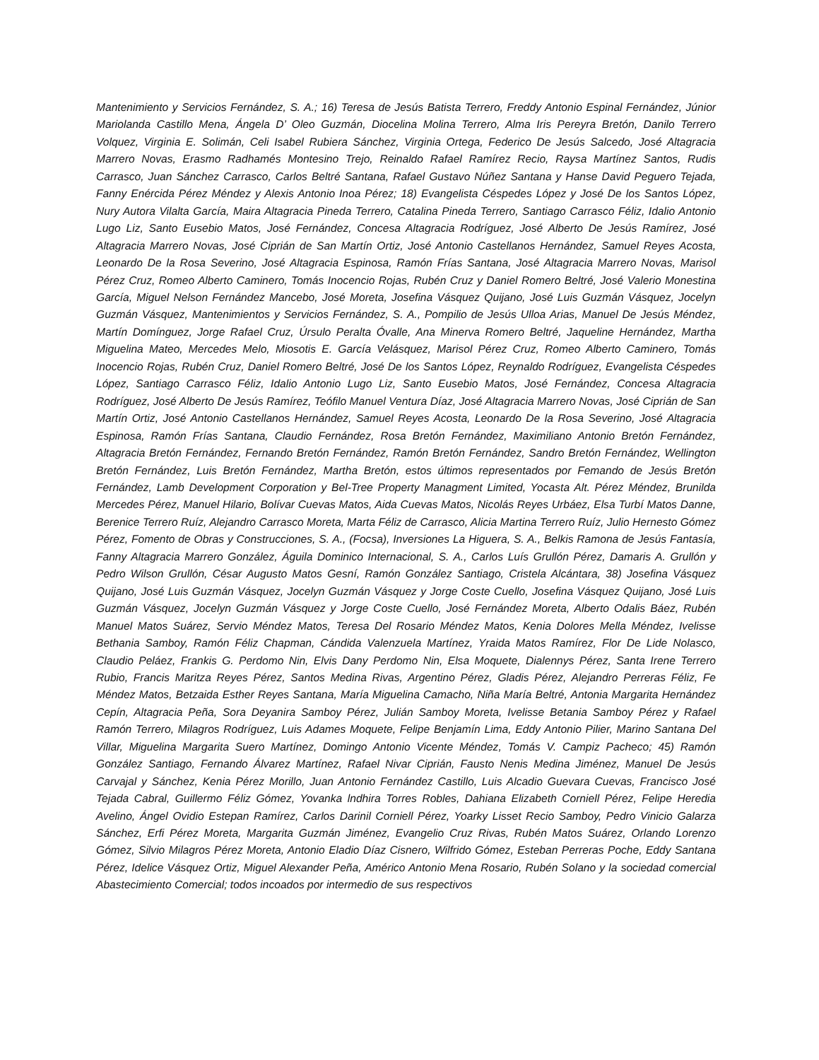Mantenimiento y Servicios Fernández, S. A.; 16) Teresa de Jesús Batista Terrero, Freddy Antonio Espinal Fernández, Júnior Mariolanda Castillo Mena, Ángela D’ Oleo Guzmán, Diocelina Molina Terrero, Alma Iris Pereyra Bretón, Danilo Terrero Volquez, Virginia E. Solimán, Celi Isabel Rubiera Sánchez, Virginia Ortega, Federico De Jesús Salcedo, José Altagracia Marrero Novas, Erasmo Radhamés Montesino Trejo, Reinaldo Rafael Ramírez Recio, Raysa Martínez Santos, Rudis Carrasco, Juan Sánchez Carrasco, Carlos Beltré Santana, Rafael Gustavo Núñez Santana y Hanse David Peguero Tejada, Fanny Enércida Pérez Méndez y Alexis Antonio Inoa Pérez; 18) Evangelista Céspedes López y José De los Santos López, Nury Autora Vilalta García, Maira Altagracia Pineda Terrero, Catalina Pineda Terrero, Santiago Carrasco Féliz, Idalio Antonio Lugo Liz, Santo Eusebio Matos, José Fernández, Concesa Altagracia Rodríguez, José Alberto De Jesús Ramírez, José Altagracia Marrero Novas, José Ciprián de San Martín Ortiz, José Antonio Castellanos Hernández, Samuel Reyes Acosta, Leonardo De la Rosa Severino, José Altagracia Espinosa, Ramón Frías Santana, José Altagracia Marrero Novas, Marisol Pérez Cruz, Romeo Alberto Caminero, Tomás Inocencio Rojas, Rubén Cruz y Daniel Romero Beltré, José Valerio Monestina García, Miguel Nelson Fernández Mancebo, José Moreta, Josefina Vásquez Quijano, José Luis Guzmán Vásquez, Jocelyn Guzmán Vásquez, Mantenimientos y Servicios Fernández, S. A., Pompilio de Jesús Ulloa Arias, Manuel De Jesús Méndez, Martín Domínguez, Jorge Rafael Cruz, Úrsulo Peralta Óvalle, Ana Minerva Romero Beltré, Jaqueline Hernández, Martha Miguelina Mateo, Mercedes Melo, Miosotis E. García Velásquez, Marisol Pérez Cruz, Romeo Alberto Caminero, Tomás Inocencio Rojas, Rubén Cruz, Daniel Romero Beltré, José De los Santos López, Reynaldo Rodríguez, Evangelista Céspedes López, Santiago Carrasco Féliz, Idalio Antonio Lugo Liz, Santo Eusebio Matos, José Fernández, Concesa Altagracia Rodríguez, José Alberto De Jesús Ramírez, Teófilo Manuel Ventura Díaz, José Altagracia Marrero Novas, José Ciprián de San Martín Ortiz, José Antonio Castellanos Hernández, Samuel Reyes Acosta, Leonardo De la Rosa Severino, José Altagracia Espinosa, Ramón Frías Santana, Claudio Fernández, Rosa Bretón Fernández, Maximiliano Antonio Bretón Fernández, Altagracia Bretón Fernández, Fernando Bretón Fernández, Ramón Bretón Fernández, Sandro Bretón Fernández, Wellington Bretón Fernández, Luis Bretón Fernández, Martha Bretón, estos últimos representados por Femando de Jesús Bretón Fernández, Lamb Development Corporation y Bel-Tree Property Managment Limited, Yocasta Alt. Pérez Méndez, Brunilda Mercedes Pérez, Manuel Hilario, Bolívar Cuevas Matos, Aida Cuevas Matos, Nicolás Reyes Urbáez, Elsa Turbí Matos Danne, Berenice Terrero Ruíz, Alejandro Carrasco Moreta, Marta Féliz de Carrasco, Alicia Martina Terrero Ruíz, Julio Hernesto Gómez Pérez, Fomento de Obras y Construcciones, S. A., (Focsa), Inversiones La Higuera, S. A., Belkis Ramona de Jesús Fantasía, Fanny Altagracia Marrero González, Águila Dominico Internacional, S. A., Carlos Luís Grullón Pérez, Damaris A. Grullón y Pedro Wilson Grullón, César Augusto Matos Gesní, Ramón González Santiago, Cristela Alcántara, 38) Josefina Vásquez Quijano, José Luis Guzmán Vásquez, Jocelyn Guzmán Vásquez y Jorge Coste Cuello, Josefina Vásquez Quijano, José Luis Guzmán Vásquez, Jocelyn Guzmán Vásquez y Jorge Coste Cuello, José Fernández Moreta, Alberto Odalis Báez, Rubén Manuel Matos Suárez, Servio Méndez Matos, Teresa Del Rosario Méndez Matos, Kenia Dolores Mella Méndez, Ivelisse Bethania Samboy, Ramón Féliz Chapman, Cándida Valenzuela Martínez, Yraida Matos Ramírez, Flor De Lide Nolasco, Claudio Peláez, Frankis G. Perdomo Nin, Elvis Dany Perdomo Nin, Elsa Moquete, Dialennys Pérez, Santa Irene Terrero Rubio, Francis Maritza Reyes Pérez, Santos Medina Rivas, Argentino Pérez, Gladis Pérez, Alejandro Perreras Féliz, Fe Méndez Matos, Betzaida Esther Reyes Santana, María Miguelina Camacho, Niña María Beltré, Antonia Margarita Hernández Cepín, Altagracia Peña, Sora Deyanira Samboy Pérez, Julián Samboy Moreta, Ivelisse Betania Samboy Pérez y Rafael Ramón Terrero, Milagros Rodríguez, Luis Adames Moquete, Felipe Benjamín Lima, Eddy Antonio Pilier, Marino Santana Del Villar, Miguelina Margarita Suero Martínez, Domingo Antonio Vicente Méndez, Tomás V. Campiz Pacheco; 45) Ramón González Santiago, Fernando Álvarez Martínez, Rafael Nivar Ciprián, Fausto Nenis Medina Jiménez, Manuel De Jesús Carvajal y Sánchez, Kenia Pérez Morillo, Juan Antonio Fernández Castillo, Luis Alcadio Guevara Cuevas, Francisco José Tejada Cabral, Guillermo Féliz Gómez, Yovanka lndhira Torres Robles, Dahiana Elizabeth Corniell Pérez, Felipe Heredia Avelino, Ángel Ovidio Estepan Ramírez, Carlos Darinil Corniell Pérez, Yoarky Lisset Recio Samboy, Pedro Vinicio Galarza Sánchez, Erfi Pérez Moreta, Margarita Guzmán Jiménez, Evangelio Cruz Rivas, Rubén Matos Suárez, Orlando Lorenzo Gómez, Silvio Milagros Pérez Moreta, Antonio Eladio Díaz Cisnero, Wilfrido Gómez, Esteban Perreras Poche, Eddy Santana Pérez, Idelice Vásquez Ortiz, Miguel Alexander Peña, Américo Antonio Mena Rosario, Rubén Solano y la sociedad comercial Abastecimiento Comercial; todos incoados por intermedio de sus respectivos